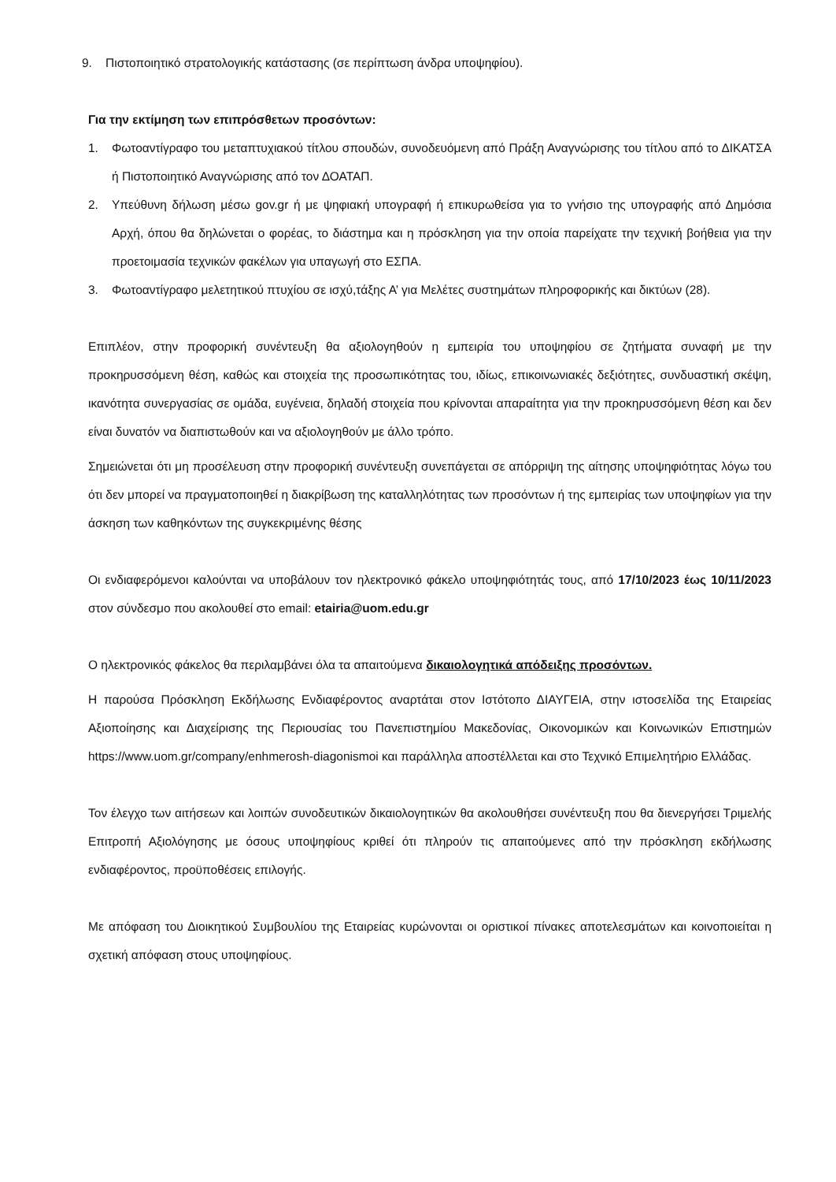9. Πιστοποιητικό στρατολογικής κατάστασης (σε περίπτωση άνδρα υποψηφίου).
Για την εκτίμηση των επιπρόσθετων προσόντων:
1. Φωτοαντίγραφο του μεταπτυχιακού τίτλου σπουδών, συνοδευόμενη από Πράξη Αναγνώρισης του τίτλου από το ΔΙΚΑΤΣΑ ή Πιστοποιητικό Αναγνώρισης από τον ΔΟΑΤΑΠ.
2. Υπεύθυνη δήλωση μέσω gov.gr ή με ψηφιακή υπογραφή ή επικυρωθείσα για το γνήσιο της υπογραφής από Δημόσια Αρχή, όπου θα δηλώνεται ο φορέας, το διάστημα και η πρόσκληση για την οποία παρείχατε την τεχνική βοήθεια για την προετοιμασία τεχνικών φακέλων για υπαγωγή στο ΕΣΠΑ.
3. Φωτοαντίγραφο μελετητικού πτυχίου σε ισχύ,τάξης Α’ για Μελέτες συστημάτων πληροφορικής και δικτύων (28).
Επιπλέον, στην προφορική συνέντευξη θα αξιολογηθούν η εμπειρία του υποψηφίου σε ζητήματα συναφή με την προκηρυσσόμενη θέση, καθώς και στοιχεία της προσωπικότητας του, ιδίως, επικοινωνιακές δεξιότητες, συνδυαστική σκέψη, ικανότητα συνεργασίας σε ομάδα, ευγένεια, δηλαδή στοιχεία που κρίνονται απαραίτητα για την προκηρυσσόμενη θέση και δεν είναι δυνατόν να διαπιστωθούν και να αξιολογηθούν με άλλο τρόπο.
Σημειώνεται ότι μη προσέλευση στην προφορική συνέντευξη συνεπάγεται σε απόρριψη της αίτησης υποψηφιότητας λόγω του ότι δεν μπορεί να πραγματοποιηθεί η διακρίβωση της καταλληλότητας των προσόντων ή της εμπειρίας των υποψηφίων για την άσκηση των καθηκόντων της συγκεκριμένης θέσης
Οι ενδιαφερόμενοι καλούνται να υποβάλουν τον ηλεκτρονικό φάκελο υποψηφιότητάς τους, από 17/10/2023 έως 10/11/2023 στον σύνδεσμο που ακολουθεί στο email: etairia@uom.edu.gr
Ο ηλεκτρονικός φάκελος θα περιλαμβάνει όλα τα απαιτούμενα δικαιολογητικά απόδειξης προσόντων.
Η παρούσα Πρόσκληση Εκδήλωσης Ενδιαφέροντος αναρτάται στον Ιστότοπο ΔΙΑΥΓΕΙΑ, στην ιστοσελίδα της Εταιρείας Αξιοποίησης και Διαχείρισης της Περιουσίας του Πανεπιστημίου Μακεδονίας, Οικονομικών και Κοινωνικών Επιστημών https://www.uom.gr/company/enhmerosh-diagonismoi και παράλληλα αποστέλλεται και στο Τεχνικό Επιμελητήριο Ελλάδας.
Τον έλεγχο των αιτήσεων και λοιπών συνοδευτικών δικαιολογητικών θα ακολουθήσει συνέντευξη που θα διενεργήσει Τριμελής Επιτροπή Αξιολόγησης με όσους υποψηφίους κριθεί ότι πληρούν τις απαιτούμενες από την πρόσκληση εκδήλωσης ενδιαφέροντος, προϋποθέσεις επιλογής.
Με απόφαση του Διοικητικού Συμβουλίου της Εταιρείας κυρώνονται οι οριστικοί πίνακες αποτελεσμάτων και κοινοποιείται η σχετική απόφαση στους υποψηφίους.